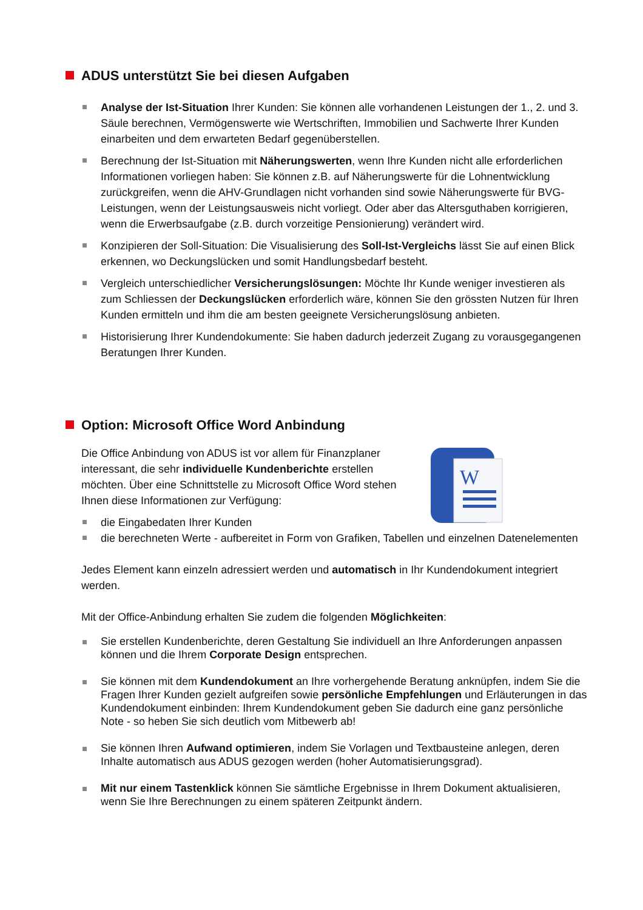ADUS unterstützt Sie bei diesen Aufgaben
Analyse der Ist-Situation Ihrer Kunden: Sie können alle vorhandenen Leistungen der 1., 2. und 3. Säule berechnen, Vermögenswerte wie Wertschriften, Immobilien und Sachwerte Ihrer Kunden einarbeiten und dem erwarteten Bedarf gegenüberstellen.
Berechnung der Ist-Situation mit Näherungswerten, wenn Ihre Kunden nicht alle erforderlichen Informationen vorliegen haben: Sie können z.B. auf Näherungswerte für die Lohnentwicklung zurückgreifen, wenn die AHV-Grundlagen nicht vorhanden sind sowie Näherungswerte für BVG-Leistungen, wenn der Leistungsausweis nicht vorliegt. Oder aber das Altersguthaben korrigieren, wenn die Erwerbsaufgabe (z.B. durch vorzeitige Pensionierung) verändert wird.
Konzipieren der Soll-Situation: Die Visualisierung des Soll-Ist-Vergleichs lässt Sie auf einen Blick erkennen, wo Deckungslücken und somit Handlungsbedarf besteht.
Vergleich unterschiedlicher Versicherungslösungen: Möchte Ihr Kunde weniger investieren als zum Schliessen der Deckungslücken erforderlich wäre, können Sie den grössten Nutzen für Ihren Kunden ermitteln und ihm die am besten geeignete Versicherungslösung anbieten.
Historisierung Ihrer Kundendokumente: Sie haben dadurch jederzeit Zugang zu vorausgegangenen Beratungen Ihrer Kunden.
Option: Microsoft Office Word Anbindung
W
Die Office Anbindung von ADUS ist vor allem für Finanzplaner interessant, die sehr individuelle Kundenberichte erstellen möchten. Über eine Schnittstelle zu Microsoft Office Word stehen Ihnen diese Informationen zur Verfügung:
die Eingabedaten Ihrer Kunden
die berechneten Werte - aufbereitet in Form von Grafiken, Tabellen und einzelnen Datenelementen
Jedes Element kann einzeln adressiert werden und automatisch in Ihr Kundendokument integriert werden.
Mit der Office-Anbindung erhalten Sie zudem die folgenden Möglichkeiten:
Sie erstellen Kundenberichte, deren Gestaltung Sie individuell an Ihre Anforderungen anpassen können und die Ihrem Corporate Design entsprechen.
Sie können mit dem Kundendokument an Ihre vorhergehende Beratung anknüpfen, indem Sie die Fragen Ihrer Kunden gezielt aufgreifen sowie persönliche Empfehlungen und Erläuterungen in das Kundendokument einbinden: Ihrem Kundendokument geben Sie dadurch eine ganz persönliche Note - so heben Sie sich deutlich vom Mitbewerb ab!
Sie können Ihren Aufwand optimieren, indem Sie Vorlagen und Textbausteine anlegen, deren Inhalte automatisch aus ADUS gezogen werden (hoher Automatisierungsgrad).
Mit nur einem Tastenklick können Sie sämtliche Ergebnisse in Ihrem Dokument aktualisieren, wenn Sie Ihre Berechnungen zu einem späteren Zeitpunkt ändern.